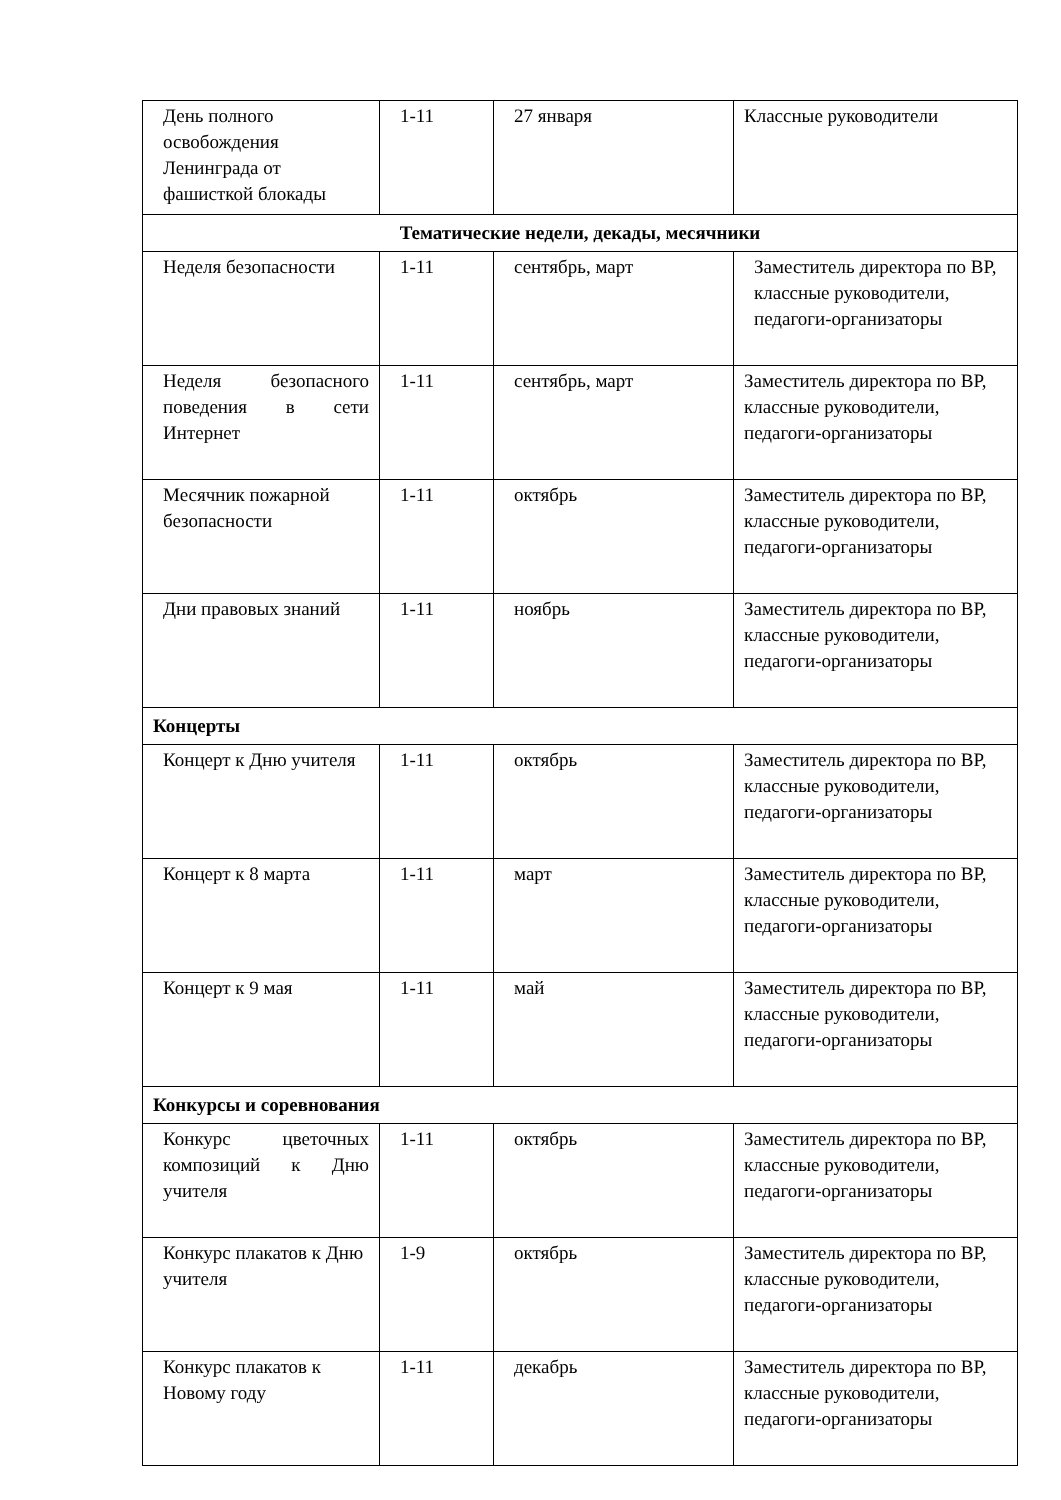| День полного освобождения Ленинграда от фашисткой блокады | 1-11 | 27 января | Классные руководители |
| Тематические недели, декады, месячники | | | |
| Неделя безопасности | 1-11 | сентябрь, март | Заместитель директора по ВР, классные руководители, педагоги-организаторы |
| Неделя безопасного поведения в сети Интернет | 1-11 | сентябрь, март | Заместитель директора по ВР, классные руководители, педагоги-организаторы |
| Месячник пожарной безопасности | 1-11 | октябрь | Заместитель директора по ВР, классные руководители, педагоги-организаторы |
| Дни правовых знаний | 1-11 | ноябрь | Заместитель директора по ВР, классные руководители, педагоги-организаторы |
| Концерты | | | |
| Концерт к Дню учителя | 1-11 | октябрь | Заместитель директора по ВР, классные руководители, педагоги-организаторы |
| Концерт к 8 марта | 1-11 | март | Заместитель директора по ВР, классные руководители, педагоги-организаторы |
| Концерт к 9 мая | 1-11 | май | Заместитель директора по ВР, классные руководители, педагоги-организаторы |
| Конкурсы и соревнования | | | |
| Конкурс цветочных композиций к Дню учителя | 1-11 | октябрь | Заместитель директора по ВР, классные руководители, педагоги-организаторы |
| Конкурс плакатов к Дню учителя | 1-9 | октябрь | Заместитель директора по ВР, классные руководители, педагоги-организаторы |
| Конкурс плакатов к Новому году | 1-11 | декабрь | Заместитель директора по ВР, классные руководители, педагоги-организаторы |